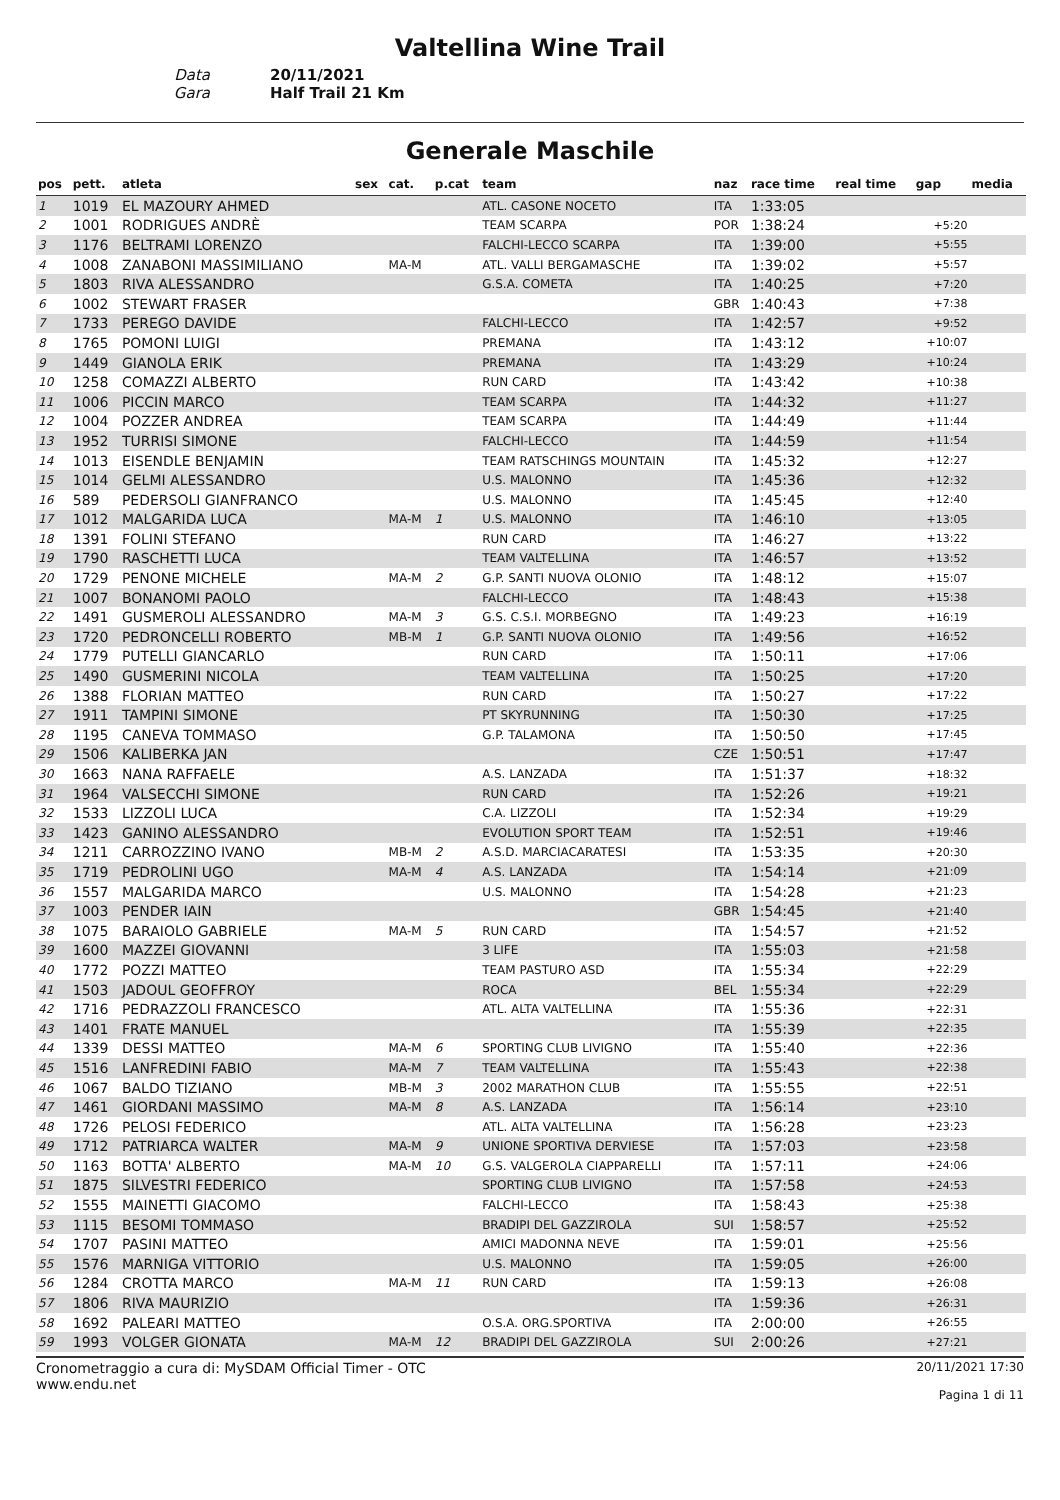Valtellina Wine Trail
Data
20/11/2021
Gara
Half Trail 21 Km
Generale Maschile
| pos | pett. | atleta | sex | cat. | p.cat | team | naz | race time | real time | gap | media |
| --- | --- | --- | --- | --- | --- | --- | --- | --- | --- | --- | --- |
| 1 | 1019 | EL MAZOURY AHMED | | | | ATL. CASONE NOCETO | ITA | 1:33:05 | | | |
| 2 | 1001 | RODRIGUES ANDRÈ | | | | TEAM SCARPA | POR | 1:38:24 | | +5:20 | |
| 3 | 1176 | BELTRAMI LORENZO | | | | FALCHI-LECCO SCARPA | ITA | 1:39:00 | | +5:55 | |
| 4 | 1008 | ZANABONI MASSIMILIANO | | MA-M | | ATL. VALLI BERGAMASCHE | ITA | 1:39:02 | | +5:57 | |
| 5 | 1803 | RIVA ALESSANDRO | | | | G.S.A. COMETA | ITA | 1:40:25 | | +7:20 | |
| 6 | 1002 | STEWART FRASER | | | | | GBR | 1:40:43 | | +7:38 | |
| 7 | 1733 | PEREGO DAVIDE | | | | FALCHI-LECCO | ITA | 1:42:57 | | +9:52 | |
| 8 | 1765 | POMONI LUIGI | | | | PREMANA | ITA | 1:43:12 | | +10:07 | |
| 9 | 1449 | GIANOLA ERIK | | | | PREMANA | ITA | 1:43:29 | | +10:24 | |
| 10 | 1258 | COMAZZI ALBERTO | | | | RUN CARD | ITA | 1:43:42 | | +10:38 | |
| 11 | 1006 | PICCIN MARCO | | | | TEAM SCARPA | ITA | 1:44:32 | | +11:27 | |
| 12 | 1004 | POZZER ANDREA | | | | TEAM SCARPA | ITA | 1:44:49 | | +11:44 | |
| 13 | 1952 | TURRISI SIMONE | | | | FALCHI-LECCO | ITA | 1:44:59 | | +11:54 | |
| 14 | 1013 | EISENDLE BENJAMIN | | | | TEAM RATSCHINGS MOUNTAIN | ITA | 1:45:32 | | +12:27 | |
| 15 | 1014 | GELMI ALESSANDRO | | | | U.S. MALONNO | ITA | 1:45:36 | | +12:32 | |
| 16 | 589 | PEDERSOLI GIANFRANCO | | | | U.S. MALONNO | ITA | 1:45:45 | | +12:40 | |
| 17 | 1012 | MALGARIDA LUCA | | MA-M | 1 | U.S. MALONNO | ITA | 1:46:10 | | +13:05 | |
| 18 | 1391 | FOLINI STEFANO | | | | RUN CARD | ITA | 1:46:27 | | +13:22 | |
| 19 | 1790 | RASCHETTI LUCA | | | | TEAM VALTELLINA | ITA | 1:46:57 | | +13:52 | |
| 20 | 1729 | PENONE MICHELE | | MA-M | 2 | G.P. SANTI NUOVA OLONIO | ITA | 1:48:12 | | +15:07 | |
| 21 | 1007 | BONANOMI PAOLO | | | | FALCHI-LECCO | ITA | 1:48:43 | | +15:38 | |
| 22 | 1491 | GUSMEROLI ALESSANDRO | | MA-M | 3 | G.S. C.S.I. MORBEGNO | ITA | 1:49:23 | | +16:19 | |
| 23 | 1720 | PEDRONCELLI ROBERTO | | MB-M | 1 | G.P. SANTI NUOVA OLONIO | ITA | 1:49:56 | | +16:52 | |
| 24 | 1779 | PUTELLI GIANCARLO | | | | RUN CARD | ITA | 1:50:11 | | +17:06 | |
| 25 | 1490 | GUSMERINI NICOLA | | | | TEAM VALTELLINA | ITA | 1:50:25 | | +17:20 | |
| 26 | 1388 | FLORIAN MATTEO | | | | RUN CARD | ITA | 1:50:27 | | +17:22 | |
| 27 | 1911 | TAMPINI SIMONE | | | | PT SKYRUNNING | ITA | 1:50:30 | | +17:25 | |
| 28 | 1195 | CANEVA TOMMASO | | | | G.P. TALAMONA | ITA | 1:50:50 | | +17:45 | |
| 29 | 1506 | KALIBERKA JAN | | | | | CZE | 1:50:51 | | +17:47 | |
| 30 | 1663 | NANA RAFFAELE | | | | A.S. LANZADA | ITA | 1:51:37 | | +18:32 | |
| 31 | 1964 | VALSECCHI SIMONE | | | | RUN CARD | ITA | 1:52:26 | | +19:21 | |
| 32 | 1533 | LIZZOLI LUCA | | | | C.A. LIZZOLI | ITA | 1:52:34 | | +19:29 | |
| 33 | 1423 | GANINO ALESSANDRO | | | | EVOLUTION SPORT TEAM | ITA | 1:52:51 | | +19:46 | |
| 34 | 1211 | CARROZZINO IVANO | | MB-M | 2 | A.S.D. MARCIACARATESI | ITA | 1:53:35 | | +20:30 | |
| 35 | 1719 | PEDROLINI UGO | | MA-M | 4 | A.S. LANZADA | ITA | 1:54:14 | | +21:09 | |
| 36 | 1557 | MALGARIDA MARCO | | | | U.S. MALONNO | ITA | 1:54:28 | | +21:23 | |
| 37 | 1003 | PENDER IAIN | | | | | GBR | 1:54:45 | | +21:40 | |
| 38 | 1075 | BARAIOLO GABRIELE | | MA-M | 5 | RUN CARD | ITA | 1:54:57 | | +21:52 | |
| 39 | 1600 | MAZZEI GIOVANNI | | | | 3 LIFE | ITA | 1:55:03 | | +21:58 | |
| 40 | 1772 | POZZI MATTEO | | | | TEAM PASTURO ASD | ITA | 1:55:34 | | +22:29 | |
| 41 | 1503 | JADOUL GEOFFROY | | | | ROCA | BEL | 1:55:34 | | +22:29 | |
| 42 | 1716 | PEDRAZZOLI FRANCESCO | | | | ATL. ALTA VALTELLINA | ITA | 1:55:36 | | +22:31 | |
| 43 | 1401 | FRATE MANUEL | | | | | ITA | 1:55:39 | | +22:35 | |
| 44 | 1339 | DESSI MATTEO | | MA-M | 6 | SPORTING CLUB LIVIGNO | ITA | 1:55:40 | | +22:36 | |
| 45 | 1516 | LANFREDINI FABIO | | MA-M | 7 | TEAM VALTELLINA | ITA | 1:55:43 | | +22:38 | |
| 46 | 1067 | BALDO TIZIANO | | MB-M | 3 | 2002 MARATHON CLUB | ITA | 1:55:55 | | +22:51 | |
| 47 | 1461 | GIORDANI MASSIMO | | MA-M | 8 | A.S. LANZADA | ITA | 1:56:14 | | +23:10 | |
| 48 | 1726 | PELOSI FEDERICO | | | | ATL. ALTA VALTELLINA | ITA | 1:56:28 | | +23:23 | |
| 49 | 1712 | PATRIARCA WALTER | | MA-M | 9 | UNIONE SPORTIVA DERVIESE | ITA | 1:57:03 | | +23:58 | |
| 50 | 1163 | BOTTA' ALBERTO | | MA-M | 10 | G.S. VALGEROLA CIAPPARELLI | ITA | 1:57:11 | | +24:06 | |
| 51 | 1875 | SILVESTRI FEDERICO | | | | SPORTING CLUB LIVIGNO | ITA | 1:57:58 | | +24:53 | |
| 52 | 1555 | MAINETTI GIACOMO | | | | FALCHI-LECCO | ITA | 1:58:43 | | +25:38 | |
| 53 | 1115 | BESOMI TOMMASO | | | | BRADIPI DEL GAZZIROLA | SUI | 1:58:57 | | +25:52 | |
| 54 | 1707 | PASINI MATTEO | | | | AMICI MADONNA NEVE | ITA | 1:59:01 | | +25:56 | |
| 55 | 1576 | MARNIGA VITTORIO | | | | U.S. MALONNO | ITA | 1:59:05 | | +26:00 | |
| 56 | 1284 | CROTTA MARCO | | MA-M | 11 | RUN CARD | ITA | 1:59:13 | | +26:08 | |
| 57 | 1806 | RIVA MAURIZIO | | | | | ITA | 1:59:36 | | +26:31 | |
| 58 | 1692 | PALEARI MATTEO | | | | O.S.A. ORG.SPORTIVA | ITA | 2:00:00 | | +26:55 | |
| 59 | 1993 | VOLGER GIONATA | | MA-M | 12 | BRADIPI DEL GAZZIROLA | SUI | 2:00:26 | | +27:21 | |
Cronometraggio a cura di: MySDAM Official Timer - OTC
www.endu.net
20/11/2021 17:30
Pagina 1 di 11